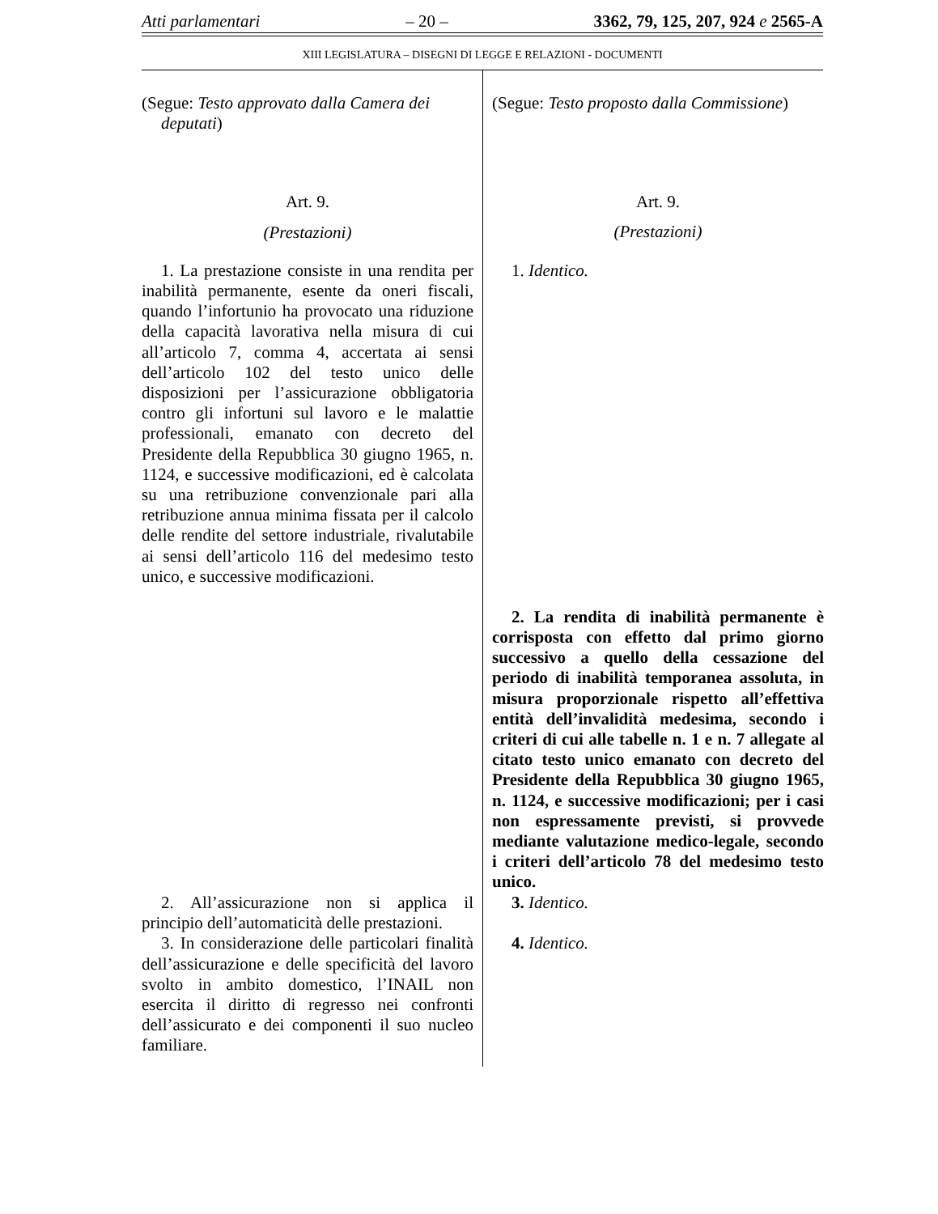Atti parlamentari – 20 – 3362, 79, 125, 207, 924 e 2565-A
XIII LEGISLATURA – DISEGNI DI LEGGE E RELAZIONI - DOCUMENTI
(Segue: Testo approvato dalla Camera dei deputati)
Art. 9.
(Prestazioni)
1. La prestazione consiste in una rendita per inabilità permanente, esente da oneri fiscali, quando l’infortunio ha provocato una riduzione della capacità lavorativa nella misura di cui all’articolo 7, comma 4, accertata ai sensi dell’articolo 102 del testo unico delle disposizioni per l’assicurazione obbligatoria contro gli infortuni sul lavoro e le malattie professionali, emanato con decreto del Presidente della Repubblica 30 giugno 1965, n. 1124, e successive modificazioni, ed è calcolata su una retribuzione convenzionale pari alla retribuzione annua minima fissata per il calcolo delle rendite del settore industriale, rivalutabile ai sensi dell’articolo 116 del medesimo testo unico, e successive modificazioni.
2. All’assicurazione non si applica il principio dell’automaticità delle prestazioni.
3. In considerazione delle particolari finalità dell’assicurazione e delle specificità del lavoro svolto in ambito domestico, l’INAIL non esercita il diritto di regresso nei confronti dell’assicurato e dei componenti il suo nucleo familiare.
(Segue: Testo proposto dalla Commissione)
Art. 9.
(Prestazioni)
1. Identico.
2. La rendita di inabilità permanente è corrisposta con effetto dal primo giorno successivo a quello della cessazione del periodo di inabilità temporanea assoluta, in misura proporzionale rispetto all’effettiva entità dell’invalidità medesima, secondo i criteri di cui alle tabelle n. 1 e n. 7 allegate al citato testo unico emanato con decreto del Presidente della Repubblica 30 giugno 1965, n. 1124, e successive modificazioni; per i casi non espressamente previsti, si provvede mediante valutazione medico-legale, secondo i criteri dell’articolo 78 del medesimo testo unico.
3. Identico.
4. Identico.